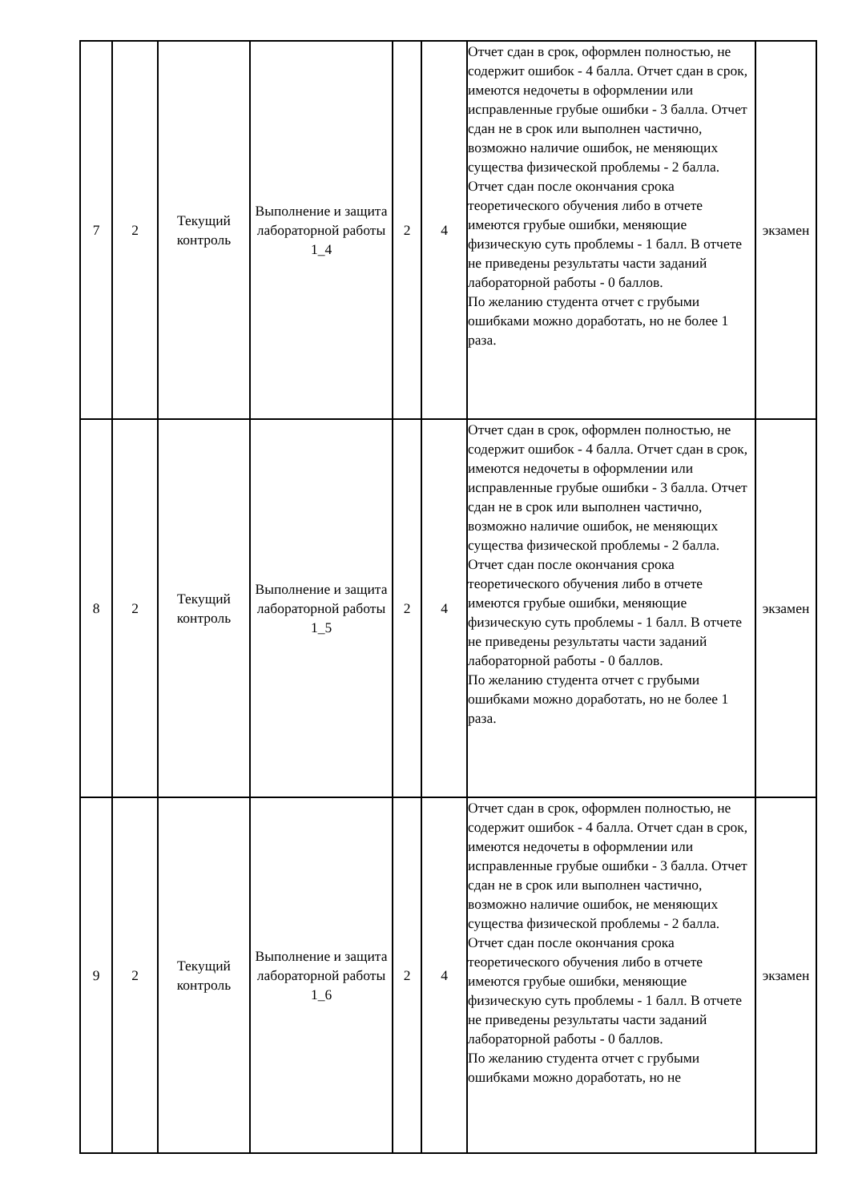| 7 | 2 | Текущий контроль | Выполнение и защита лабораторной работы 1_4 | 2 | 4 | Отчет сдан в срок, оформлен полностью, не содержит ошибок - 4 балла. Отчет сдан в срок, имеются недочеты в оформлении или исправленные грубые ошибки - 3 балла. Отчет сдан не в срок или выполнен частично, возможно наличие ошибок, не меняющих существа физической проблемы - 2 балла. Отчет сдан после окончания срока теоретического обучения либо в отчете имеются грубые ошибки, меняющие физическую суть проблемы - 1 балл. В отчете не приведены результаты части заданий лабораторной работы - 0 баллов. По желанию студента отчет с грубыми ошибками можно доработать, но не более 1 раза. | экзамен |
| 8 | 2 | Текущий контроль | Выполнение и защита лабораторной работы 1_5 | 2 | 4 | Отчет сдан в срок, оформлен полностью, не содержит ошибок - 4 балла. Отчет сдан в срок, имеются недочеты в оформлении или исправленные грубые ошибки - 3 балла. Отчет сдан не в срок или выполнен частично, возможно наличие ошибок, не меняющих существа физической проблемы - 2 балла. Отчет сдан после окончания срока теоретического обучения либо в отчете имеются грубые ошибки, меняющие физическую суть проблемы - 1 балл. В отчете не приведены результаты части заданий лабораторной работы - 0 баллов. По желанию студента отчет с грубыми ошибками можно доработать, но не более 1 раза. | экзамен |
| 9 | 2 | Текущий контроль | Выполнение и защита лабораторной работы 1_6 | 2 | 4 | Отчет сдан в срок, оформлен полностью, не содержит ошибок - 4 балла. Отчет сдан в срок, имеются недочеты в оформлении или исправленные грубые ошибки - 3 балла. Отчет сдан не в срок или выполнен частично, возможно наличие ошибок, не меняющих существа физической проблемы - 2 балла. Отчет сдан после окончания срока теоретического обучения либо в отчете имеются грубые ошибки, меняющие физическую суть проблемы - 1 балл. В отчете не приведены результаты части заданий лабораторной работы - 0 баллов. По желанию студента отчет с грубыми ошибками можно доработать, но не | экзамен |